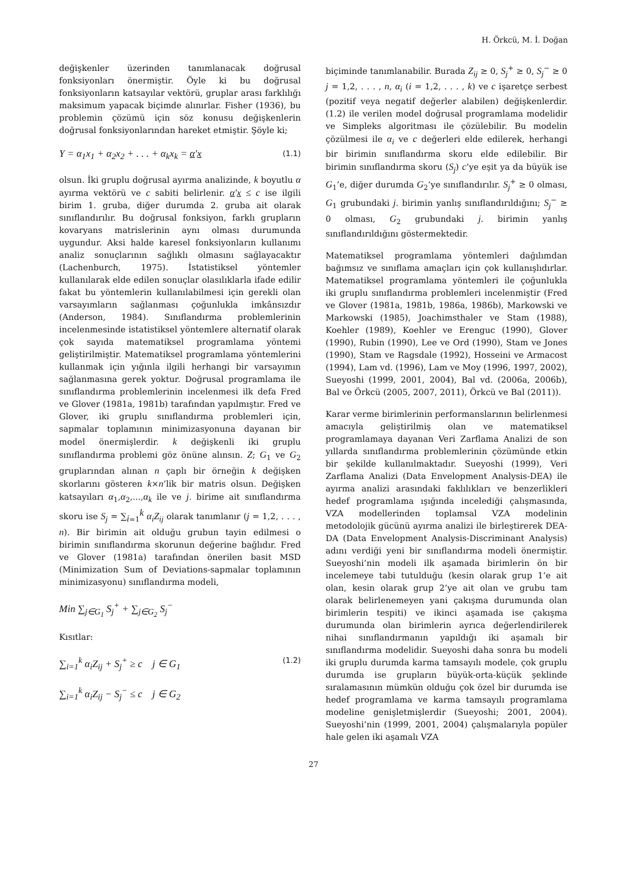H. Örkcü, M. İ. Doğan
değişkenler üzerinden tanımlanacak doğrusal fonksiyonları önermiştir. Öyle ki bu doğrusal fonksiyonların katsayılar vektörü, gruplar arası farklılığı maksimum yapacak biçimde alınırlar. Fisher (1936), bu problemin çözümü için söz konusu değişkenlerin doğrusal fonksiyonlarından hareket etmiştir. Şöyle ki;
Y = α<sub>1</sub>x<sub>1</sub> + α<sub>2</sub>x<sub>2</sub> + . . . + α<sub>k</sub>x<sub>k</sub> = α′x (1.1)
olsun. İki gruplu doğrusal ayırma analizinde, k boyutlu α ayırma vektörü ve c sabiti belirlenir. α′x ≤ c ise ilgili birim 1. gruba, diğer durumda 2. gruba ait olarak sınıflandırılır. Bu doğrusal fonksiyon, farklı grupların kovaryans matrislerinin aynı olması durumunda uygundur. Aksi halde karesel fonksiyonların kullanımı analiz sonuçlarının sağlıklı olmasını sağlayacaktır (Lachenburch, 1975). İstatistiksel yöntemler kullanılarak elde edilen sonuçlar olasılıklarla ifade edilir fakat bu yöntemlerin kullanılabilmesi için gerekli olan varsayımların sağlanması çoğunlukla imkânsızdır (Anderson, 1984). Sınıflandırma problemlerinin incelenmesinde istatistiksel yöntemlere alternatif olarak çok sayıda matematiksel programlama yöntemi geliştirilmiştir. Matematiksel programlama yöntemlerini kullanmak için yığınla ilgili herhangi bir varsayımın sağlanmasına gerek yoktur. Doğrusal programlama ile sınıflandırma problemlerinin incelenmesi ilk defa Fred ve Glover (1981a, 1981b) tarafından yapılmıştır. Fred ve Glover, iki gruplu sınıflandırma problemleri için, sapmalar toplamının minimizasyonuna dayanan bir model önermişlerdir. k değişkenli iki gruplu sınıflandırma problemi göz önüne alınsın. Z; G<sub>1</sub> ve G<sub>2</sub> gruplarından alınan n çaplı bir örneğin k değişken skorlarını gösteren k×n’lik bir matris olsun. Değişken katsayıları α<sub>1</sub>,α<sub>2</sub>,...,α<sub>k</sub> ile ve j. birime ait sınıflandırma skoru ise S<sub>j</sub> = ∑<sub>i=1</sub><sup>k</sup> α<sub>i</sub>Z<sub>ij</sub> olarak tanımlanır (j = 1,2, . . . , n). Bir birimin ait olduğu grubun tayin edilmesi o birimin sınıflandırma skorunun değerine bağlıdır. Fred ve Glover (1981a) tarafından önerilen basit MSD (Minimization Sum of Deviations-sapmalar toplamının minimizasyonu) sınıflandırma modeli,
Min ∑<sub>j∈G<sub>1</sub></sub> S<sub>j</sub><sup>+</sup> + ∑<sub>j∈G<sub>2</sub></sub> S<sub>j</sub><sup>−</sup>
Kısıtlar:
∑<sub>i=1</sub><sup>k</sup> α<sub>i</sub>Z<sub>ij</sub> + S<sub>j</sub><sup>+</sup> ≥ c j ∈ G<sub>1</sub> (1.2)
∑<sub>i=1</sub><sup>k</sup> α<sub>i</sub>Z<sub>ij</sub> − S<sub>j</sub><sup>−</sup> ≤ c j ∈ G<sub>2</sub>
biçiminde tanımlanabilir. Burada Z<sub>ij</sub> ≥ 0, S<sub>j</sub><sup>+</sup> ≥ 0, S<sub>j</sub><sup>−</sup> ≥ 0 j = 1,2, . . . , n, α<sub>i</sub> (i = 1,2, . . . , k) ve c işaretçe serbest (pozitif veya negatif değerler alabilen) değişkenlerdir. (1.2) ile verilen model doğrusal programlama modelidir ve Simpleks algoritması ile çözülebilir. Bu modelin çözülmesi ile α<sub>i</sub> ve c değerleri elde edilerek, herhangi bir birimin sınıflandırma skoru elde edilebilir. Bir birimin sınıflandırma skoru (S<sub>j</sub>) c’ye eşit ya da büyük ise G<sub>1</sub>’e, diğer durumda G<sub>2</sub>’ye sınıflandırılır. S<sub>j</sub><sup>+</sup> ≥ 0 olması, G<sub>1</sub> grubundaki j. birimin yanlış sınıflandırıldığını; S<sub>j</sub><sup>−</sup> ≥ 0 olması, G<sub>2</sub> grubundaki j. birimin yanlış sınıflandırıldığını göstermektedir.
Matematiksel programlama yöntemleri dağılımdan bağımsız ve sınıflama amaçları için çok kullanışlıdırlar. Matematiksel programlama yöntemleri ile çoğunlukla iki gruplu sınıflandırma problemleri incelenmiştir (Fred ve Glover (1981a, 1981b, 1986a, 1986b), Markowski ve Markowski (1985), Joachimsthaler ve Stam (1988), Koehler (1989), Koehler ve Erenguc (1990), Glover (1990), Rubin (1990), Lee ve Ord (1990), Stam ve Jones (1990), Stam ve Ragsdale (1992), Hosseini ve Armacost (1994), Lam vd. (1996), Lam ve Moy (1996, 1997, 2002), Sueyoshi (1999, 2001, 2004), Bal vd. (2006a, 2006b), Bal ve Örkcü (2005, 2007, 2011), Örkcü ve Bal (2011)).
Karar verme birimlerinin performanslarının belirlenmesi amacıyla geliştirilmiş olan ve matematiksel programlamaya dayanan Veri Zarflama Analizi de son yıllarda sınıflandırma problemlerinin çözümünde etkin bir şekilde kullanılmaktadır. Sueyoshi (1999), Veri Zarflama Analizi (Data Envelopment Analysis-DEA) ile ayırma analizi arasındaki faklılıkları ve benzerlikleri hedef programlama ışığında incelediği çalışmasında, VZA modellerinden toplamsal VZA modelinin metodolojik gücünü ayırma analizi ile birleştirerek DEA-DA (Data Envelopment Analysis-Discriminant Analysis) adını verdiği yeni bir sınıflandırma modeli önermiştir. Sueyoshi’nin modeli ilk aşamada birimlerin ön bir incelemeye tabi tutulduğu (kesin olarak grup 1’e ait olan, kesin olarak grup 2’ye ait olan ve grubu tam olarak belirlenemeyen yani çakışma durumunda olan birimlerin tespiti) ve ikinci aşamada ise çakışma durumunda olan birimlerin ayrıca değerlendirilerek nihai sınıflandırmanın yapıldığı iki aşamalı bir sınıflandırma modelidir. Sueyoshi daha sonra bu modeli iki gruplu durumda karma tamsayılı modele, çok gruplu durumda ise grupların büyük-orta-küçük şeklinde sıralamasının mümkün olduğu çok özel bir durumda ise hedef programlama ve karma tamsayılı programlama modeline genişletmişlerdir (Sueyoshi; 2001, 2004). Sueyoshi’nin (1999, 2001, 2004) çalışmalarıyla popüler hale gelen iki aşamalı VZA
27